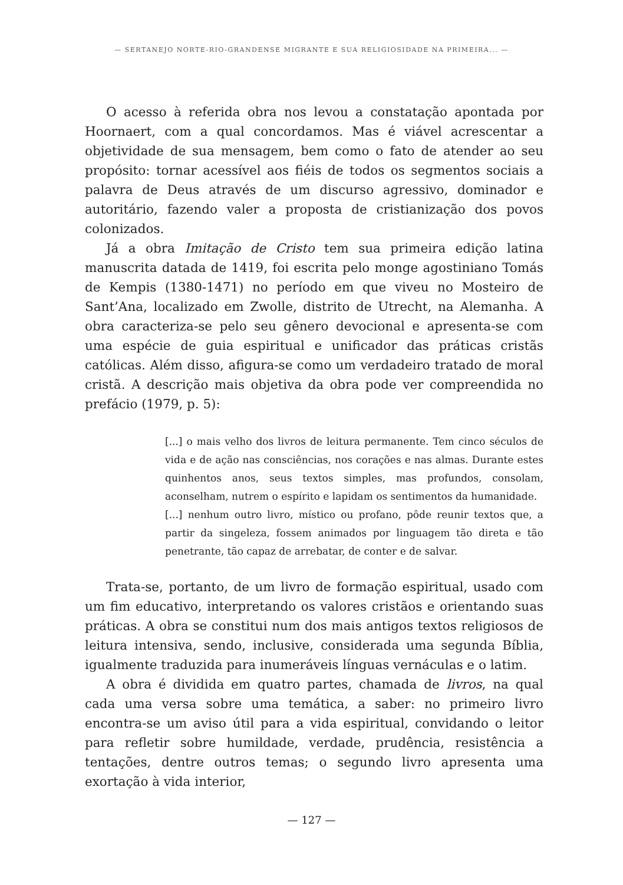— SERTANEJO NORTE-RIO-GRANDENSE MIGRANTE E SUA RELIGIOSIDADE NA PRIMEIRA... —
O acesso à referida obra nos levou a constatação apontada por Hoornaert, com a qual concordamos. Mas é viável acrescentar a objetividade de sua mensagem, bem como o fato de atender ao seu propósito: tornar acessível aos fiéis de todos os segmentos sociais a palavra de Deus através de um discurso agressivo, dominador e autoritário, fazendo valer a proposta de cristianização dos povos colonizados.
Já a obra Imitação de Cristo tem sua primeira edição latina manuscrita datada de 1419, foi escrita pelo monge agostiniano Tomás de Kempis (1380-1471) no período em que viveu no Mosteiro de Sant’Ana, localizado em Zwolle, distrito de Utrecht, na Alemanha. A obra caracteriza-se pelo seu gênero devocional e apresenta-se com uma espécie de guia espiritual e unificador das práticas cristãs católicas. Além disso, afigura-se como um verdadeiro tratado de moral cristã. A descrição mais objetiva da obra pode ver compreendida no prefácio (1979, p. 5):
[...] o mais velho dos livros de leitura permanente. Tem cinco séculos de vida e de ação nas consciências, nos corações e nas almas. Durante estes quinhentos anos, seus textos simples, mas profundos, consolam, aconselham, nutrem o espírito e lapidam os sentimentos da humanidade.
[...] nenhum outro livro, místico ou profano, pôde reunir textos que, a partir da singeleza, fossem animados por linguagem tão direta e tão penetrante, tão capaz de arrebatar, de conter e de salvar.
Trata-se, portanto, de um livro de formação espiritual, usado com um fim educativo, interpretando os valores cristãos e orientando suas práticas. A obra se constitui num dos mais antigos textos religiosos de leitura intensiva, sendo, inclusive, considerada uma segunda Bíblia, igualmente traduzida para inumeráveis línguas vernáculas e o latim.
A obra é dividida em quatro partes, chamada de livros, na qual cada uma versa sobre uma temática, a saber: no primeiro livro encontra-se um aviso útil para a vida espiritual, convidando o leitor para refletir sobre humildade, verdade, prudência, resistência a tentações, dentre outros temas; o segundo livro apresenta uma exortação à vida interior,
— 127 —